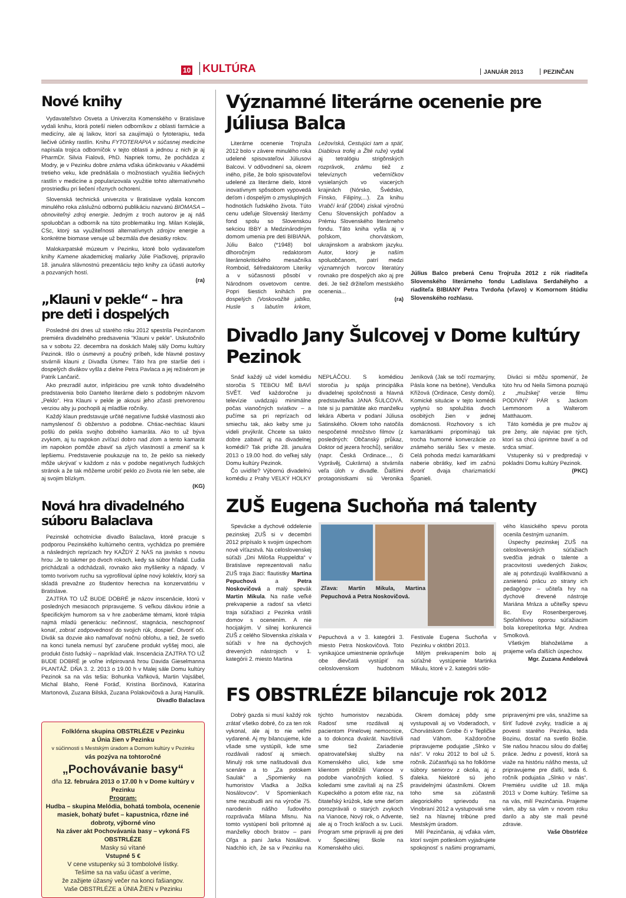10 KULTÚRA JANUÁR 2013 PEZINČAN
Nové knihy
Vydavateľstvo Osveta a Univerzita Komenského v Bratislave vydali knihu, ktorá poteší nielen odborníkov z oblasti farmácie a medicíny, ale aj laikov, ktorí sa zaujímajú o fytoterapiu, teda liečivé účinky rastlín. Knihu FYTOTERAPIA v súčasnej medicíne napísala trojica odborníčok v tejto oblasti a jednou z nich je aj PharmDr. Silvia Fialová, PhD. Napriek tomu, že pochádza z Modry, je v Pezinku dobre známa vďaka účinkovaniu v Akadémii tretieho veku, kde prednášala o možnostiach využitia liečivých rastlín v medicíne a popularizovala využitie tohto alternatívneho prostriedku pri liečení rôznych ochorení.
Slovenská technická univerzita v Bratislave vydala koncom minulého roka záslužnú odbornú publikáciu nazvanú BIOMASA – obnoviteľný zdroj energie. Jedným z troch autorov je aj náš spoluobčan a odborník na túto problematiku Ing. Milan Koleják, CSc, ktorý sa využiteľnosti alternatívnych zdrojov energie a konkrétne biomase venuje už bezmála dve desiatky rokov.
Malokarpatské múzeum v Pezinku, ktoré bolo vydavateľom knihy Kamene akademickej maliarky Júlie Piačkovej, pripravilo 18. januára slávnostnú prezentáciu tejto knihy za účasti autorky a pozvaných hostí.
(ra)
„Klauni v pekle“ – hra pre deti i dospelých
Posledné dni dnes už starého roku 2012 spestrila Pezinčanom premiéra divadelného predsavenia "Klauni v pekle". Uskutočnilo sa v sobotu 22. decembra na doskách Malej sály Domu kultúry Pezinok. Išlo o úsmevný a poučný príbeh, kde hlavné postavy stvárnili klauni z Divadla Úsmev. Táto hra pre staršie deti i dospelých divákov vyšla z dielne Petra Pavlaca a jej režisérom je Patrik Lančarič.
Ako prezradil autor, inšpiráciou pre vznik tohto divadelného predstavenia bolo Danteho literárne dielo s podobným názvom „Peklo“. Hra Klauni v pekle je akousi jeho zčasti pretvorenou verziou aby ju pochopili aj mladšie ročníky.
Každý klaun predstavuje určité negatívne ľudské vlastnosti ako namyslenosť či obžerstvo a podobne. Chtiac-nechtiac klauni pošlú do pekla svojho dobrého kamaráta. Ako to už býva zvykom, aj tu napokon zvíťazí dobro nad zlom a tento kamarát im napokon pomôže zbaviť sa zlých vlastností a zmeniť sa k lepšiemu. Predstavenie poukazuje na to, že peklo sa niekedy môže ukrývať v každom z nás v podobe negatívnych ľudských stránok a že tak môžeme urobiť peklo zo života nie len sebe, ale aj svojim blízkym.
(KG)
Nová hra divadelného súboru Balaclava
Pezinské ochotnícke divadlo Balaclava, ktoré pracuje s podporou Pezinského kultúrneho centra, vychádza po premiére a následných reprízach hry KAŽDÝ Z NÁS na javisko s novou hrou .Je to takmer po dvoch rokoch, kedy sa súbor hľadal. Ľudia prichádzali a odchádzali, rovnako ako myšlienky a nápady. V tomto tvorivom ruchu sa vyprofiloval úplne nový kolektív, ktorý sa skladá prevažne zo študentov herectva na konzervatóriu v Bratislave.
ZAJTRA TO UŽ BUDE DOBRÉ je názov inscenácie, ktorú v posledných mesiacoch pripravujeme. S veľkou dávkou irónie a špecifickým humorom sa v hre zaoberáme témami, ktoré trápia najmä mladú generáciu: nečinnosť, stagnácia, neschopnosť konať, zobrať zodpovednosť do svojich rúk, dospieť. Otvoriť oči. Divák sa dozvie ako namaľovať nočnú oblohu, a tiež, že svetlo na konci tunela nemusí byť zaručene produkt vyššej moci, ale produkt čisto ľudský – napríklad vlak. Inscenácia ZAJTRA TO UŽ BUDE DOBRÉ je voľne inšpirovaná hrou Davida Gieselmanna PLANTÁŽ. DŇA 3. 2. 2013 o 19.00 h v Malej sále Domu kultúry Pezinok sa na vás tešia: Bohunka Vaňková, Martin Vajsábel, Michal Blaho, René Foráď, Kristína Borčinová, Katarína Martonová, Zuzana Bilská, Zuzana Polakovičová a Juraj Hanulík.
Divadlo Balaclava
Folklórna skupina OBSTRLÉZE v Pezinku
a Únia žien v Pezinku
v súčinnosti s Mestským úradom a Domom kultúry v Pezinku
vás pozýva na tohtoročné
„Pochovávanie basy“
dňa 12. februára 2013 o 17.00 h v Dome kultúry v Pezinku
Program:
Hudba – skupina Melódia, bohatá tombola, ocenenie masiek, bohatý bufet – kapustnica, rôzne iné dobroty, výborné víno
Na záver akt Pochovávania basy – vykoná FS OBSTRLÉZE
Masky sú vítané
Vstupné 5 €
V cene vstupenky sú 3 tombololvé lístky.
Tešíme sa na vašu účasť a veríme,
že zažijete úžasný večer na konci fašiangov.
Vaše OBSTRLÉZE a ÚNIA ŽIEN v Pezinku
Významné literárne ocenenie pre Júliusa Balca
Literárne ocenenie Trojruža 2012 bolo v závere minulého roka udelené spisovateľovi Júliusovi Balcovi. V odôvodnení sa, okrem iného, píše, že bolo spisovateľovi udelené za literárne dielo, ktoré inovatívnym spôsobom vypovedá deťom i dospelým o zmysluplných hodnotách ľudského života. Túto cenu udeľuje Slovenský literárny fond spolu so Slovenskou sekciou IBBY a Medzinárodným domom umenia pre deti BIBIANA. Júliu Balco (*1948) bol dlhoročným redaktorom literárnokritického mesačníka Romboid, šéfredaktorom Literiky a v súčasnosti pôsobí v Národnom osvetovom centre. Popri šiestich knihách pre dospelých (Voskovožlté jablko, Husle s labutím krkom, Ležovíská, Cestujúci tam a späť, Diablova trofej a Žlté ruže) vydal aj tetralógiu strigônských rozprávok, známu tiež z televíznych večerníčkov vysielaných vo viacerých krajinách (Nórsko, Švédsko, Fínsko, Filipíny,...). Za knihu Vrabčí kráľ (2004) získal výročnú Cenu Slovenských pohľadov a Prémiu Slovenského literárneho fondu. Táto kniha vyšla aj v poľskom, chorvátskom, ukrajinskom a arabskom jazyku. Autor, ktorý je naším spoluobčanom, patrí medzi významných tvorcov literatúry rovnako pre dospelých ako aj pre deti. Je tiež držiteľom mestského ocenenia...
(ra)
Július Balco preberá Cenu Trojruža 2012 z rúk riaditeľa Slovenského literárneho fondu Ladislava Serdahélyho a riaditeľa BIBIANY Petra Tvrdoňa (vľavo) v Komornom štúdiu Slovenského rozhlasu.
Divadlo Jany Šulcovej v Dome kultúry Pezinok
Snáď každý už videl komédiu storočia S TEBOU MĚ BAVÍ SVĚT. Veď každoročne ju televízie uvádzajú minimálne počas vianočných sviatkov – a pučíme sa pri reprízach od smiechu tak, ako keby sme ju videli prvýkrát. Chcete sa takto dobre zabaviť aj na divadelnej komédii? Tak príďte 28. januára 2013 o 19.00 hod. do veľkej sály Domu kultúry Pezinok.
Čo uvidíte? Výbornú divadelnú komédiu z Prahy VELKÝ HOLKY NEPLÁČOU. S komédiou storočia ju spája principálka divadelnej spoločnosti a hlavná predstaviteľka JANA ŠULCOVÁ. Iste si ju pamätáte ako manželku lekára Alberta v podaní Júliusa Satinského. Okrem toho natočila nespočetné množstvo filmov (z posledných: Občanský průkaz, Doktor od jezera hrochů), seriálov (napr. Česká Ordinace..., či Vyprávěj, Cukrárna) a stvárnila veľa úloh v divadle. Ďalšími protagonistkami sú Veronika Jeníková (Jak se točí rozmarýny, Pásla kone na betóne), Vendulka Křížová (Ordinace, Cesty domů). Komické situácie v tejto komédii vyplynú so spolužitia dvoch osobitých žien v jednej domácnosti. Rozhovory s ich kamarátkami pripomínajú tak trocha humorné konverzácie zo známeho seriálu Sex v meste. Celá pohoda medzi kamarátkami naberie obrátky, keď im začnú dvoriť dvaja charizmatickí Španieli.
Diváci si môžu spomenúť, že túto hru od Neila Simona poznajú z „mužskej“ verzie filmu PODIVNÝ PÁR s Jackom Lemmonom a Walterom Matthauom.
Táto komédia je pre mužov aj pre ženy, ale najviac pre tých, ktorí sa chcú úprimne baviť a od srdca smiať.
Vstupenky sú v predpredaji v pokladni Domu kultúry Pezinok.
(PKC)
ZUŠ Eugena Suchoňa má talenty
Spevácke a dychové oddelenie pezinskej ZUŠ si v decembri 2012 pripísalo k svojim úspechom nové víťazstvá. Na celoslovenskej súťaži „Dni Miloša Ruppeldta“ v Bratislave reprezentovali našu ZUŠ traja žiaci: flautistky Martina Pepuchová a Petra Noskovičová a malý spevák Martin Mikula. Na naše veľké prekvapenie a radosť sa všetci traja súťažiaci z Pezinka vrátili domov s ocenením. A nie hocijakým. V silnej konkurencii ZUŠ z celého Slovenska získala v súťaži v hre na dychových drevených nástrojoch v 1. kategórii 2. miesto Martina
Zľava: Martin Mikula, Martina Pepuchová a Petra Noskovičová.
Pepuchová a v 3. kategórii 3. miesto Petra Noskovičová. Toto vynikajúce umiestnenie oprávňuje obe dievčatá vystúpiť na celoslovenskom hudobnom Festivale Eugena Suchoňa v Pezinku v októbri 2013.
Milým prekvapením bolo aj súťažné vystúpenie Martinka Mikulu, ktoré v 2. kategórii sólo-
vého klasického spevu porota ocenila čestným uznaním.
Úspechy pezinskej ZUŠ na celoslovenských súťažiach svedčia jednak o talente a pracovitosti uvedených žiakov, ale aj potvrdzujú kvalifikovanú a zanietenú prácu zo strany ich pedagógov – učiteľa hry na dychové drevené nástroje Mariána Mráza a učiteľky spevu Bc. Evy Rosenbergerovej. Spoľahlivou oporou súťažiacim bola korepetítorka Mgr. Andrea Smolková.
Všetkým blahoželáme a prajeme veľa ďalších úspechov.
Mgr. Zuzana Andelová
FS OBSTRLÉZE bilancuje rok 2012
Dobrý gazda si musí každý rok zrátať všetko dobré, čo za ten rok vykonal, ale aj to nie veľmi vydarené. Aj my bilancujeme, kde všade sme vystúpili, kde sme rozdávali radosť aj smiech. Minulý rok sme naštudovali dva scenáre a to „Za potokem Saulak“ a „Spomienky na humoristov Vladka a Jožka Nosálovcov“. V Spomienkach sme nezabudli ani na výročie 75. narodenín nášho ľudového rozprávača Milana Mlsnu. Na tomto vystúpení boli prítomné aj manželky oboch bratov – pani Oľga a pani Jarka Nosálové. Nadchlo ich, že sa v Pezinku na týchto humoristov nezabúda. Radosť sme rozdávali aj pacientom Pinelovej nemocnice, a to dokonca dvakrát. Navštívili sme tiež Zariadenie opatrovateľskej služby na Komenského ulici, kde sme klientom priblížili Vianoce v podobe vianočných kolied. S koledami sme zavítali aj na ZŠ Kupeckého a potom ešte raz, na čitateľský krúžok, kde sme deťom porozprávali o starých zvykoch na Vianoce, Nový rok, o Advente, ale aj o Troch kráľoch a sv. Lucii. Program sme pripravili aj pre deti v Špeciálnej škole na Komenského ulici.
Okrem domácej pôdy sme vystupovali aj vo Voderadoch, v Chorvátskom Grobe či v Tepličke nad Váhom. Každoročne pripravujeme podujatie „Slnko v nás“. V roku 2012 to bol už 5. ročník. Zúčastňujú sa ho folklórne súbory seniorov z okolia, aj z ďaleka. Niektoré sú jeho pravidelnými účastníkmi. Okrem toho sme sa zúčastnili alegorického sprievodu na Vinobraní 2012 a vystupovali sme tiež na hlavnej tribúne pred Mestským úradom.
Milí Pezinčania, aj vďaka vám, ktorí svojim potleskom vyjadrujete spokojnosť s našimi programami, pripravenými pre vás, snažíme sa šíriť ľudové zvyky, tradície a aj povesti starého Pezinka, teda Bozinu, dostať na svetlo Božie. Ste našou hnacou silou do ďalšej práce. Jednu z povestí, ktorá sa viaže na históriu nášho mesta, už pripravujeme pre ďalší, teda 6. ročník podujatia „Slnko v nás“. Premiéru uvidíte už 18. mája 2013 v Dome kultúry. Tešíme sa na vás, milí Pezinčania. Prajeme vám, aby sa vám v novom roku darilo a aby ste mali pevné zdravie.
Vaše Obstrléze